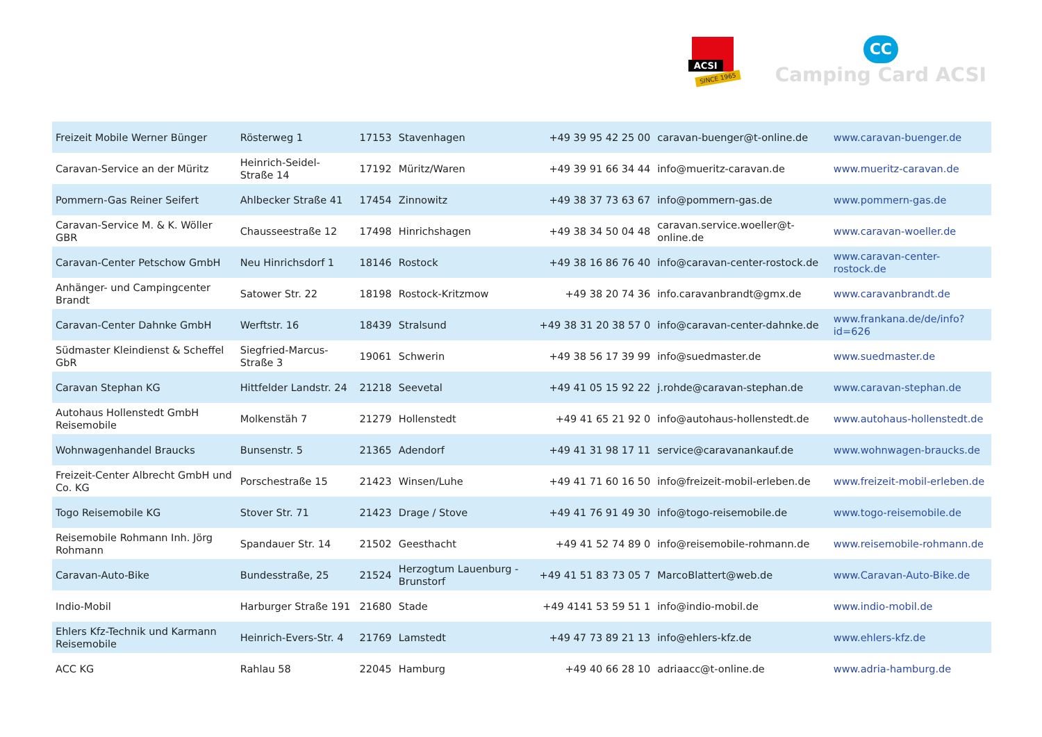ACSI
SINCE 1965
CC
Camping Card ACSI
| Freizeit Mobile Werner Bünger | Rösterweg 1 | 17153 | Stavenhagen | +49 39 95 42 25 00 | caravan-buenger@t-online.de | www.caravan-buenger.de |
| Caravan-Service an der Müritz | Heinrich-Seidel-Straße 14 | 17192 | Müritz/Waren | +49 39 91 66 34 44 | info@mueritz-caravan.de | www.mueritz-caravan.de |
| Pommern-Gas Reiner Seifert | Ahlbecker Straße 41 | 17454 | Zinnowitz | +49 38 37 73 63 67 | info@pommern-gas.de | www.pommern-gas.de |
| Caravan-Service M. & K. Wöller GBR | Chausseestraße 12 | 17498 | Hinrichshagen | +49 38 34 50 04 48 | caravan.service.woeller@t-online.de | www.caravan-woeller.de |
| Caravan-Center Petschow GmbH | Neu Hinrichsdorf 1 | 18146 | Rostock | +49 38 16 86 76 40 | info@caravan-center-rostock.de | www.caravan-center-rostock.de |
| Anhänger- und Campingcenter Brandt | Satower Str. 22 | 18198 | Rostock-Kritzmow | +49 38 20 74 36 | info.caravanbrandt@gmx.de | www.caravanbrandt.de |
| Caravan-Center Dahnke GmbH | Werftstr. 16 | 18439 | Stralsund | +49 38 31 20 38 57 0 | info@caravan-center-dahnke.de | www.frankana.de/de/info?id=626 |
| Südmaster Kleindienst & Scheffel GbR | Siegfried-Marcus-Straße 3 | 19061 | Schwerin | +49 38 56 17 39 99 | info@suedmaster.de | www.suedmaster.de |
| Caravan Stephan KG | Hittfelder Landstr. 24 | 21218 | Seevetal | +49 41 05 15 92 22 | j.rohde@caravan-stephan.de | www.caravan-stephan.de |
| Autohaus Hollenstedt GmbH Reisemobile | Molkenstäh 7 | 21279 | Hollenstedt | +49 41 65 21 92 0 | info@autohaus-hollenstedt.de | www.autohaus-hollenstedt.de |
| Wohnwagenhandel Braucks | Bunsenstr. 5 | 21365 | Adendorf | +49 41 31 98 17 11 | service@caravanankauf.de | www.wohnwagen-braucks.de |
| Freizeit-Center Albrecht GmbH und Co. KG | Porschestraße 15 | 21423 | Winsen/Luhe | +49 41 71 60 16 50 | info@freizeit-mobil-erleben.de | www.freizeit-mobil-erleben.de |
| Togo Reisemobile KG | Stover Str. 71 | 21423 | Drage / Stove | +49 41 76 91 49 30 | info@togo-reisemobile.de | www.togo-reisemobile.de |
| Reisemobile Rohmann Inh. Jörg Rohmann | Spandauer Str. 14 | 21502 | Geesthacht | +49 41 52 74 89 0 | info@reisemobile-rohmann.de | www.reisemobile-rohmann.de |
| Caravan-Auto-Bike | Bundesstraße, 25 | 21524 | Herzogtum Lauenburg - Brunstorf | +49 41 51 83 73 05 7 | MarcoBlattert@web.de | www.Caravan-Auto-Bike.de |
| Indio-Mobil | Harburger Straße 191 | 21680 | Stade | +49 4141 53 59 51 1 | info@indio-mobil.de | www.indio-mobil.de |
| Ehlers Kfz-Technik und Karmann Reisemobile | Heinrich-Evers-Str. 4 | 21769 | Lamstedt | +49 47 73 89 21 13 | info@ehlers-kfz.de | www.ehlers-kfz.de |
| ACC KG | Rahlau 58 | 22045 | Hamburg | +49 40 66 28 10 | adriaacc@t-online.de | www.adria-hamburg.de |